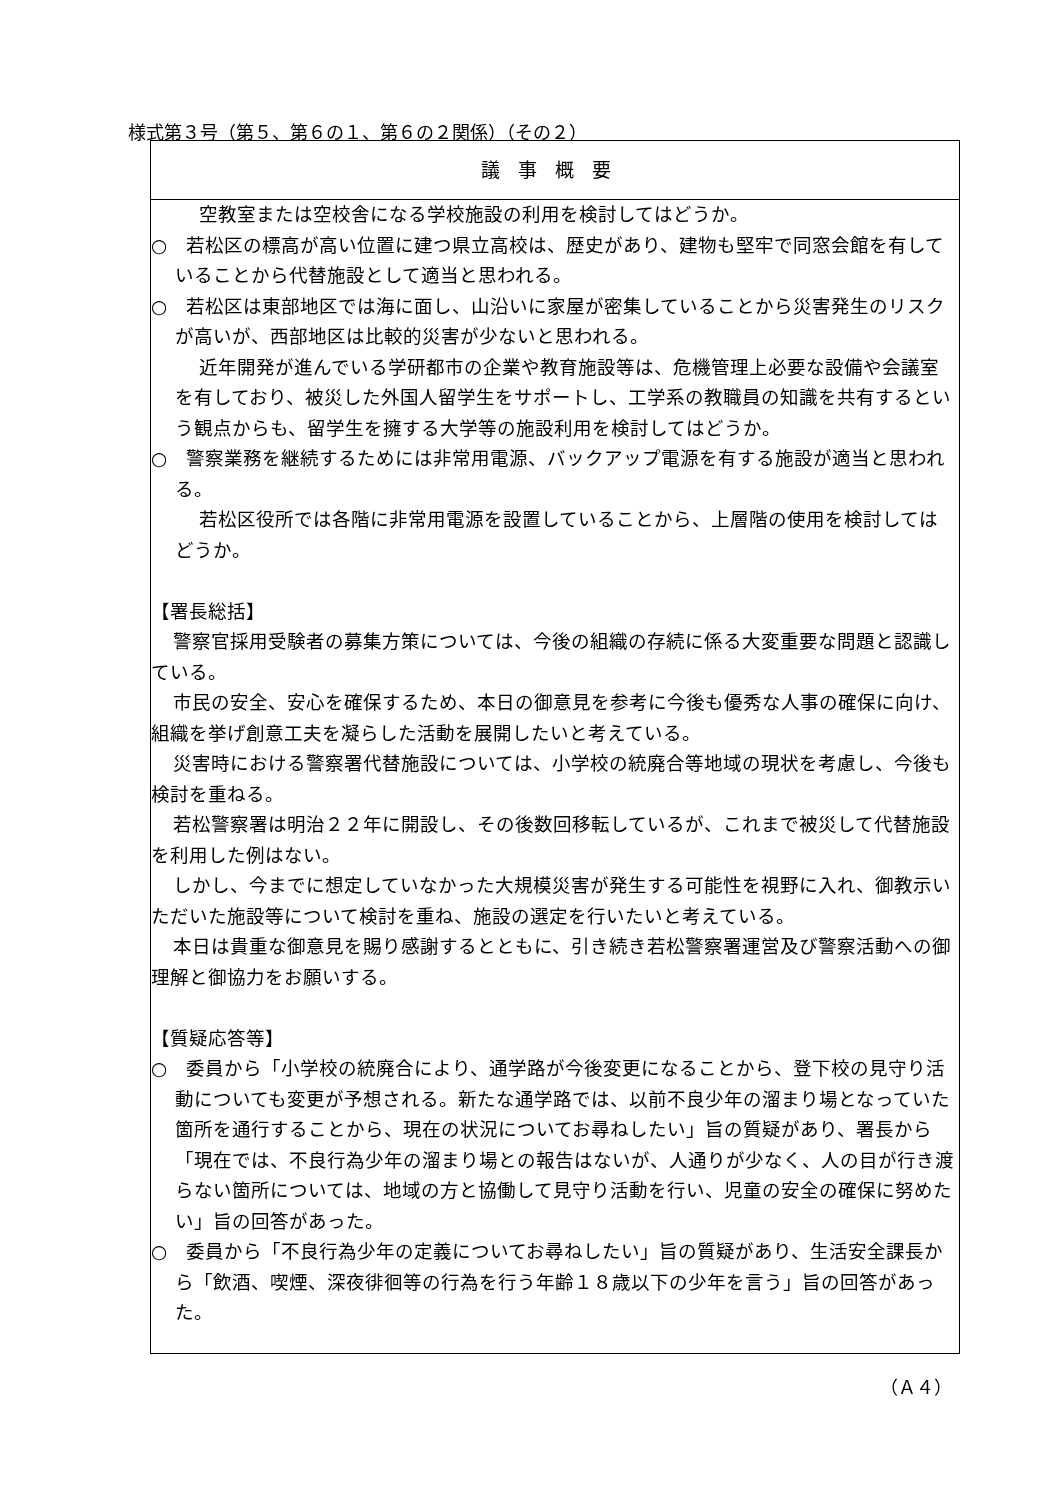様式第３号（第５、第６の１、第６の２関係）（その２）
議事概要
空教室または空校舎になる学校施設の利用を検討してはどうか。
○　若松区の標高が高い位置に建つ県立高校は、歴史があり、建物も堅牢で同窓会館を有していることから代替施設として適当と思われる。
○　若松区は東部地区では海に面し、山沿いに家屋が密集していることから災害発生のリスクが高いが、西部地区は比較的災害が少ないと思われる。
近年開発が進んでいる学研都市の企業や教育施設等は、危機管理上必要な設備や会議室を有しており、被災した外国人留学生をサポートし、工学系の教職員の知識を共有するという観点からも、留学生を擁する大学等の施設利用を検討してはどうか。
○　警察業務を継続するためには非常用電源、バックアップ電源を有する施設が適当と思われる。
若松区役所では各階に非常用電源を設置していることから、上層階の使用を検討してはどうか。
【署長総括】
警察官採用受験者の募集方策については、今後の組織の存続に係る大変重要な問題と認識している。
市民の安全、安心を確保するため、本日の御意見を参考に今後も優秀な人事の確保に向け、組織を挙げ創意工夫を凝らした活動を展開したいと考えている。
災害時における警察署代替施設については、小学校の統廃合等地域の現状を考慮し、今後も検討を重ねる。
若松警察署は明治２２年に開設し、その後数回移転しているが、これまで被災して代替施設を利用した例はない。
しかし、今までに想定していなかった大規模災害が発生する可能性を視野に入れ、御教示いただいた施設等について検討を重ね、施設の選定を行いたいと考えている。
本日は貴重な御意見を賜り感謝するとともに、引き続き若松警察署運営及び警察活動への御理解と御協力をお願いする。
【質疑応答等】
○　委員から「小学校の統廃合により、通学路が今後変更になることから、登下校の見守り活動についても変更が予想される。新たな通学路では、以前不良少年の溜まり場となっていた箇所を通行することから、現在の状況についてお尋ねしたい」旨の質疑があり、署長から「現在では、不良行為少年の溜まり場との報告はないが、人通りが少なく、人の目が行き渡らない箇所については、地域の方と協働して見守り活動を行い、児童の安全の確保に努めたい」旨の回答があった。
○　委員から「不良行為少年の定義についてお尋ねしたい」旨の質疑があり、生活安全課長から「飲酒、喫煙、深夜徘徊等の行為を行う年齢１８歳以下の少年を言う」旨の回答があった。
（Ａ４）